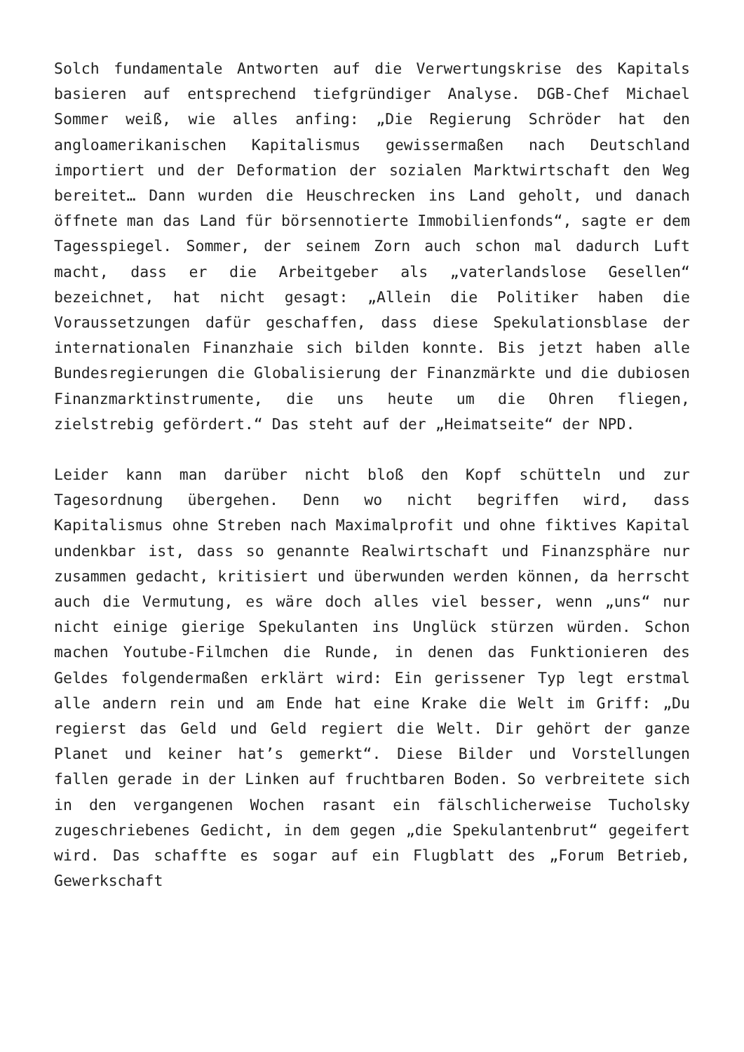Solch fundamentale Antworten auf die Verwertungskrise des Kapitals basieren auf entsprechend tiefgründiger Analyse. DGB-Chef Michael Sommer weiß, wie alles anfing: „Die Regierung Schröder hat den angloamerikanischen Kapitalismus gewissermaßen nach Deutschland importiert und der Deformation der sozialen Marktwirtschaft den Weg bereitet… Dann wurden die Heuschrecken ins Land geholt, und danach öffnete man das Land für börsennotierte Immobilienfonds“, sagte er dem Tagesspiegel. Sommer, der seinem Zorn auch schon mal dadurch Luft macht, dass er die Arbeitgeber als „vaterlandslose Gesellen“ bezeichnet, hat nicht gesagt: „Allein die Politiker haben die Voraussetzungen dafür geschaffen, dass diese Spekulationsblase der internationalen Finanzhaie sich bilden konnte. Bis jetzt haben alle Bundesregierungen die Globalisierung der Finanzmärkte und die dubiosen Finanzmarktinstrumente, die uns heute um die Ohren fliegen, zielstrebig gefördert.“ Das steht auf der „Heimatseite“ der NPD.
Leider kann man darüber nicht bloß den Kopf schütteln und zur Tagesordnung übergehen. Denn wo nicht begriffen wird, dass Kapitalismus ohne Streben nach Maximalprofit und ohne fiktives Kapital undenkbar ist, dass so genannte Realwirtschaft und Finanzsphäre nur zusammen gedacht, kritisiert und überwunden werden können, da herrscht auch die Vermutung, es wäre doch alles viel besser, wenn „uns“ nur nicht einige gierige Spekulanten ins Unglück stürzen würden. Schon machen Youtube-Filmchen die Runde, in denen das Funktionieren des Geldes folgendermaßen erklärt wird: Ein gerissener Typ legt erstmal alle andern rein und am Ende hat eine Krake die Welt im Griff: „Du regierst das Geld und Geld regiert die Welt. Dir gehört der ganze Planet und keiner hat’s gemerkt“. Diese Bilder und Vorstellungen fallen gerade in der Linken auf fruchtbaren Boden. So verbreitete sich in den vergangenen Wochen rasant ein fälschlicherweise Tucholsky zugeschriebenes Gedicht, in dem gegen „die Spekulantenbrut“ gegeifert wird. Das schaffte es sogar auf ein Flugblatt des „Forum Betrieb, Gewerkschaft